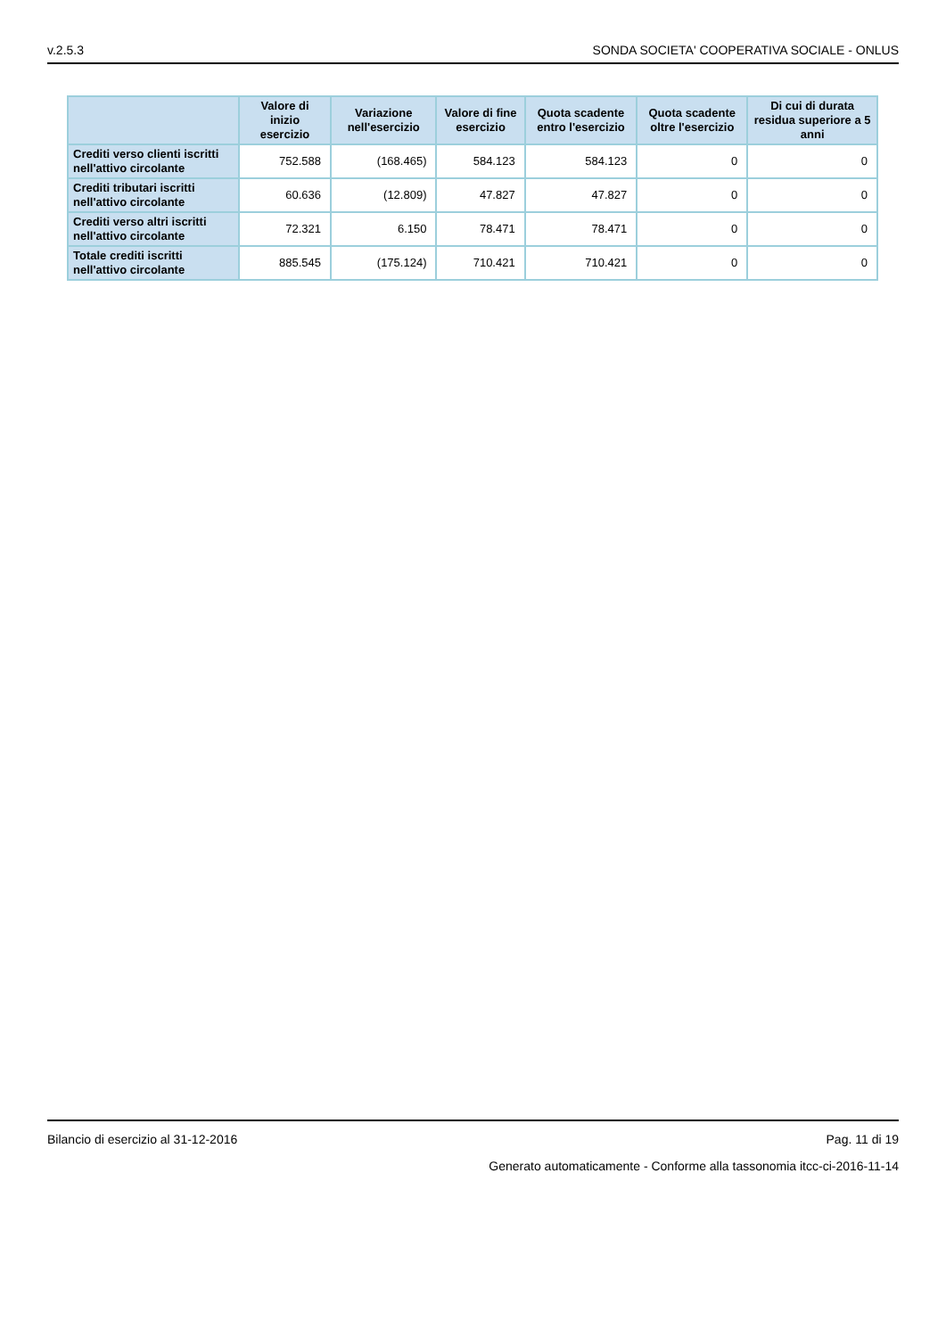v.2.5.3 SONDA SOCIETA' COOPERATIVA SOCIALE - ONLUS
| | Valore di inizio esercizio | Variazione nell'esercizio | Valore di fine esercizio | Quota scadente entro l'esercizio | Quota scadente oltre l'esercizio | Di cui di durata residua superiore a 5 anni |
| --- | --- | --- | --- | --- | --- | --- |
| Crediti verso clienti iscritti nell'attivo circolante | 752.588 | (168.465) | 584.123 | 584.123 | 0 | 0 |
| Crediti tributari iscritti nell'attivo circolante | 60.636 | (12.809) | 47.827 | 47.827 | 0 | 0 |
| Crediti verso altri iscritti nell'attivo circolante | 72.321 | 6.150 | 78.471 | 78.471 | 0 | 0 |
| Totale crediti iscritti nell'attivo circolante | 885.545 | (175.124) | 710.421 | 710.421 | 0 | 0 |
Bilancio di esercizio al 31-12-2016 Pag. 11 di 19
Generato automaticamente - Conforme alla tassonomia itcc-ci-2016-11-14